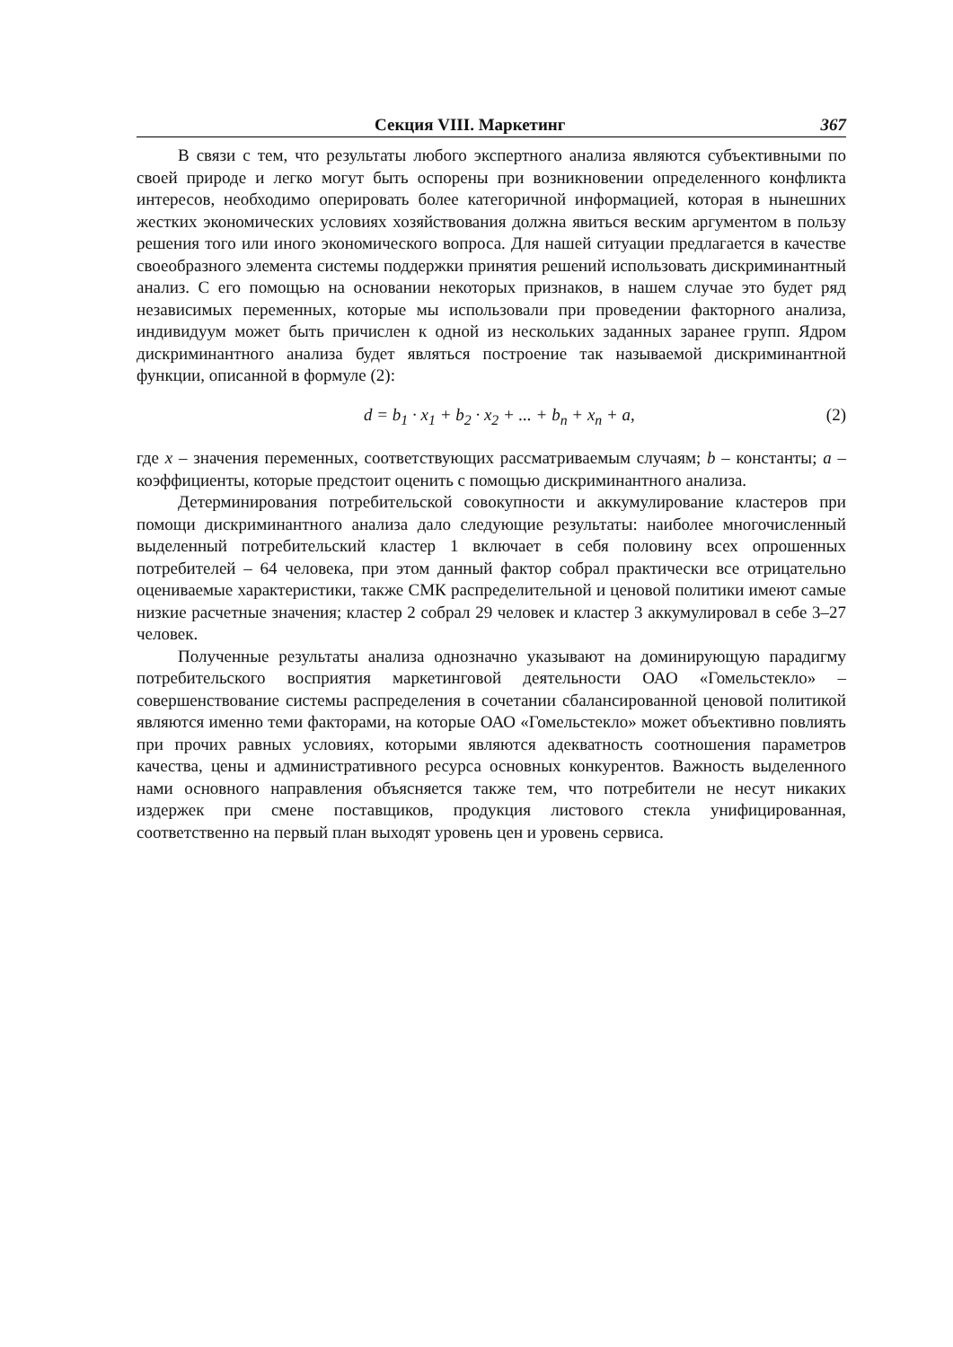Секция VIII. Маркетинг 367
В связи с тем, что результаты любого экспертного анализа являются субъективными по своей природе и легко могут быть оспорены при возникновении определенного конфликта интересов, необходимо оперировать более категоричной информацией, которая в нынешних жестких экономических условиях хозяйствования должна явиться веским аргументом в пользу решения того или иного экономического вопроса. Для нашей ситуации предлагается в качестве своеобразного элемента системы поддержки принятия решений использовать дискриминантный анализ. С его помощью на основании некоторых признаков, в нашем случае это будет ряд независимых переменных, которые мы использовали при проведении факторного анализа, индивидуум может быть причислен к одной из нескольких заданных заранее групп. Ядром дискриминантного анализа будет являться построение так называемой дискриминантной функции, описанной в формуле (2):
d = b<sub>1</sub> · x<sub>1</sub> + b<sub>2</sub> · x<sub>2</sub> + ... + b<sub>n</sub> + x<sub>n</sub> + a, (2)
где x – значения переменных, соответствующих рассматриваемым случаям; b – константы; a – коэффициенты, которые предстоит оценить с помощью дискриминантного анализа.
Детерминирования потребительской совокупности и аккумулирование кластеров при помощи дискриминантного анализа дало следующие результаты: наиболее многочисленный выделенный потребительский кластер 1 включает в себя половину всех опрошенных потребителей – 64 человека, при этом данный фактор собрал практически все отрицательно оцениваемые характеристики, также СМК распределительной и ценовой политики имеют самые низкие расчетные значения; кластер 2 собрал 29 человек и кластер 3 аккумулировал в себе 3–27 человек.
Полученные результаты анализа однозначно указывают на доминирующую парадигму потребительского восприятия маркетинговой деятельности ОАО «Гомельстекло» – совершенствование системы распределения в сочетании сбалансированной ценовой политикой являются именно теми факторами, на которые ОАО «Гомельстекло» может объективно повлиять при прочих равных условиях, которыми являются адекватность соотношения параметров качества, цены и административного ресурса основных конкурентов. Важность выделенного нами основного направления объясняется также тем, что потребители не несут никаких издержек при смене поставщиков, продукция листового стекла унифицированная, соответственно на первый план выходят уровень цен и уровень сервиса.